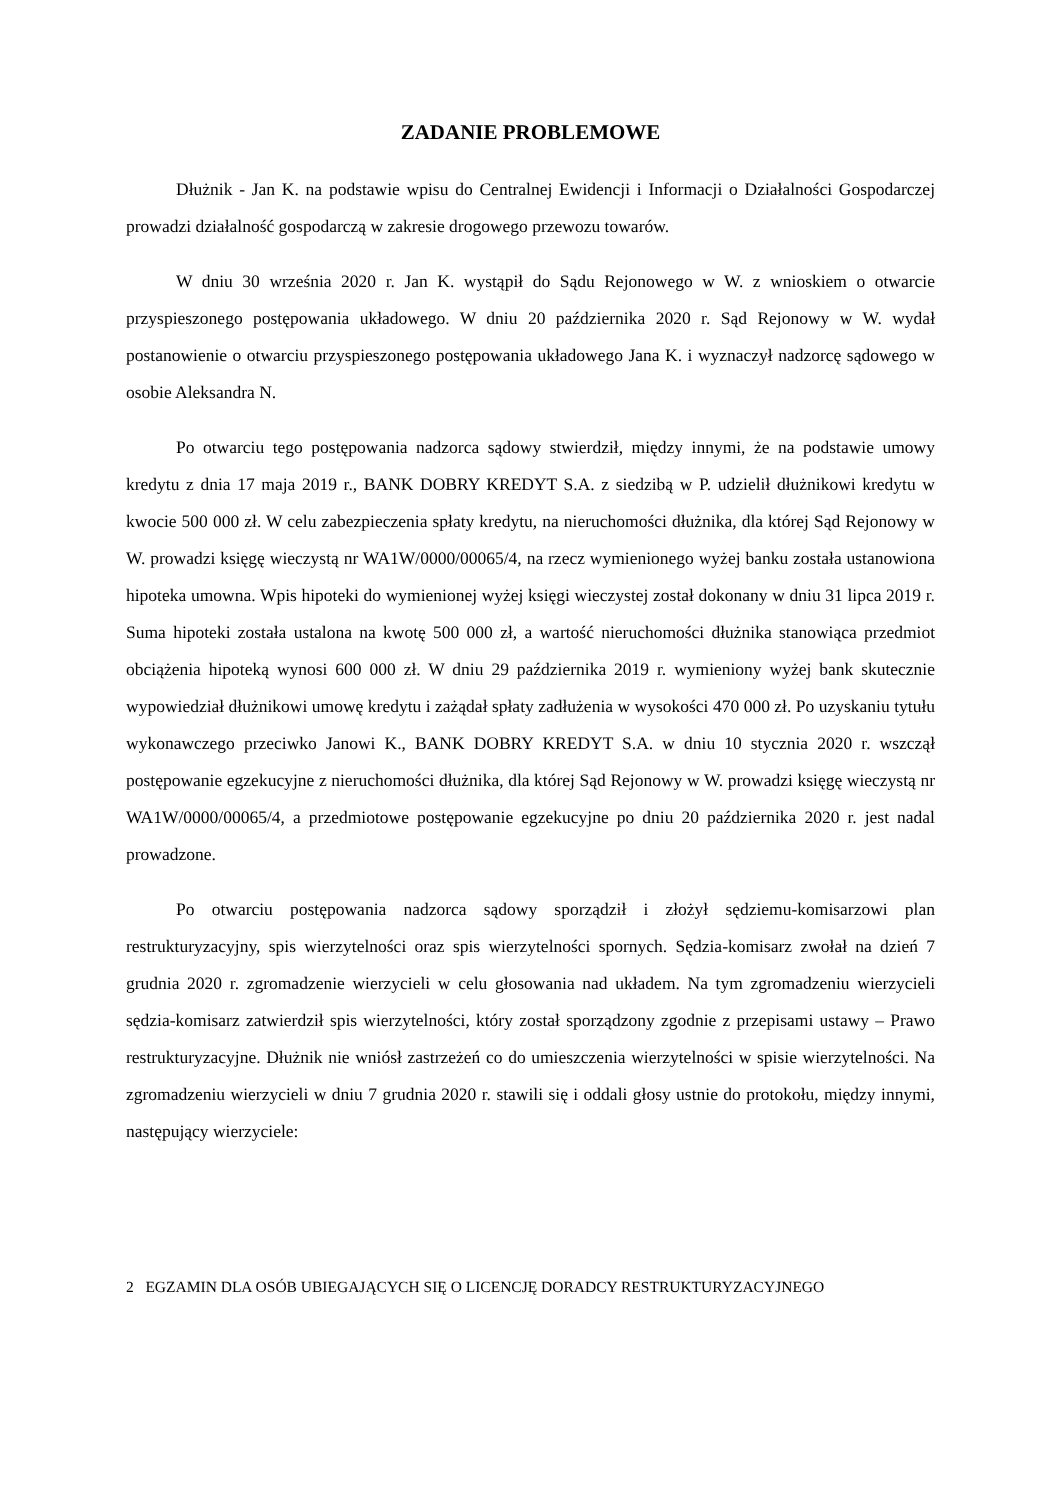ZADANIE PROBLEMOWE
Dłużnik - Jan K. na podstawie wpisu do Centralnej Ewidencji i Informacji o Działalności Gospodarczej prowadzi działalność gospodarczą w zakresie drogowego przewozu towarów.
W dniu 30 września 2020 r. Jan K. wystąpił do Sądu Rejonowego w W. z wnioskiem o otwarcie przyspieszonego postępowania układowego. W dniu 20 października 2020 r. Sąd Rejonowy w W. wydał postanowienie o otwarciu przyspieszonego postępowania układowego Jana K. i wyznaczył nadzorcę sądowego w osobie Aleksandra N.
Po otwarciu tego postępowania nadzorca sądowy stwierdził, między innymi, że na podstawie umowy kredytu z dnia 17 maja 2019 r., BANK DOBRY KREDYT S.A. z siedzibą w P. udzielił dłużnikowi kredytu w kwocie 500 000 zł. W celu zabezpieczenia spłaty kredytu, na nieruchomości dłużnika, dla której Sąd Rejonowy w W. prowadzi księgę wieczystą nr WA1W/0000/00065/4, na rzecz wymienionego wyżej banku została ustanowiona hipoteka umowna. Wpis hipoteki do wymienionej wyżej księgi wieczystej został dokonany w dniu 31 lipca 2019 r. Suma hipoteki została ustalona na kwotę 500 000 zł, a wartość nieruchomości dłużnika stanowiąca przedmiot obciążenia hipoteką wynosi 600 000 zł. W dniu 29 października 2019 r. wymieniony wyżej bank skutecznie wypowiedział dłużnikowi umowę kredytu i zażądał spłaty zadłużenia w wysokości 470 000 zł. Po uzyskaniu tytułu wykonawczego przeciwko Janowi K., BANK DOBRY KREDYT S.A. w dniu 10 stycznia 2020 r. wszczął postępowanie egzekucyjne z nieruchomości dłużnika, dla której Sąd Rejonowy w W. prowadzi księgę wieczystą nr WA1W/0000/00065/4, a przedmiotowe postępowanie egzekucyjne po dniu 20 października 2020 r. jest nadal prowadzone.
Po otwarciu postępowania nadzorca sądowy sporządził i złożył sędziemu-komisarzowi plan restrukturyzacyjny, spis wierzytelności oraz spis wierzytelności spornych. Sędzia-komisarz zwołał na dzień 7 grudnia 2020 r. zgromadzenie wierzycieli w celu głosowania nad układem. Na tym zgromadzeniu wierzycieli sędzia-komisarz zatwierdził spis wierzytelności, który został sporządzony zgodnie z przepisami ustawy – Prawo restrukturyzacyjne. Dłużnik nie wniósł zastrzeżeń co do umieszczenia wierzytelności w spisie wierzytelności. Na zgromadzeniu wierzycieli w dniu 7 grudnia 2020 r. stawili się i oddali głosy ustnie do protokołu, między innymi, następujący wierzyciele:
2 EGZAMIN DLA OSÓB UBIEGAJĄCYCH SIĘ O LICENCJĘ DORADCY RESTRUKTURYZACYJNEGO